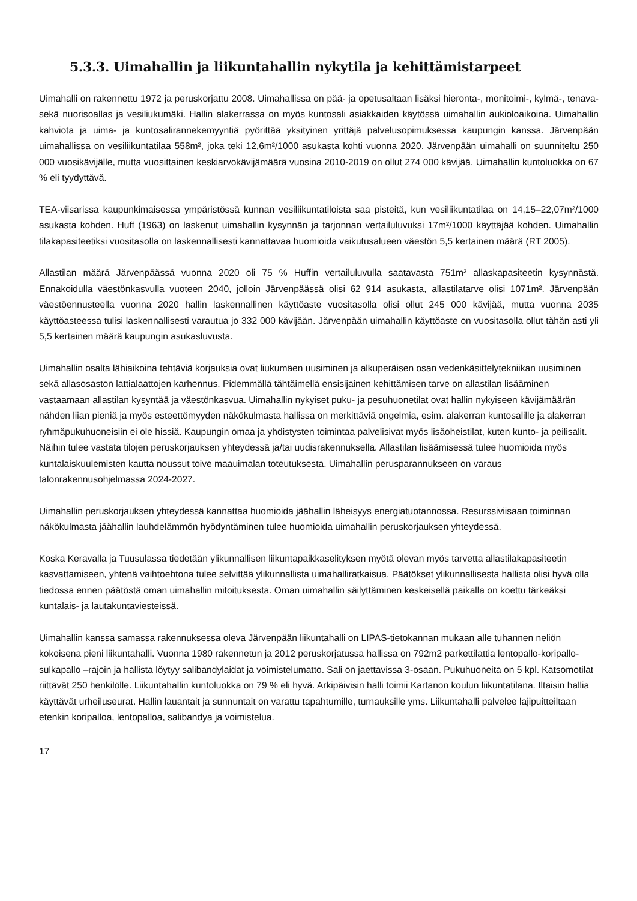5.3.3. Uimahallin ja liikuntahallin nykytila ja kehittämistarpeet
Uimahalli on rakennettu 1972 ja peruskorjattu 2008. Uimahallissa on pää- ja opetusaltaan lisäksi hieronta-, monitoimi-, kylmä-, tenava- sekä nuorisoallas ja vesiliukumäki. Hallin alakerrassa on myös kuntosali asiakkaiden käytössä uimahallin aukioloaikoina. Uimahallin kahviota ja uima- ja kuntosalirannekemyyntiä pyörittää yksityinen yrittäjä palvelusopimuksessa kaupungin kanssa. Järvenpään uimahallissa on vesiliikuntatilaa 558m², joka teki 12,6m²/1000 asukasta kohti vuonna 2020. Järvenpään uimahalli on suunniteltu 250 000 vuosikävijälle, mutta vuosittainen keskiarvokävijämäärä vuosina 2010-2019 on ollut 274 000 kävijää. Uimahallin kuntoluokka on 67 % eli tyydyttävä.
TEA-viisarissa kaupunkimaisessa ympäristössä kunnan vesiliikuntatiloista saa pisteitä, kun vesiliikuntatilaa on 14,15–22,07m²/1000 asukasta kohden. Huff (1963) on laskenut uimahallin kysynnän ja tarjonnan vertailuluvuksi 17m²/1000 käyttäjää kohden. Uimahallin tilakapasiteetiksi vuositasolla on laskennallisesti kannattavaa huomioida vaikutusalueen väestön 5,5 kertainen määrä (RT 2005).
Allastilan määrä Järvenpäässä vuonna 2020 oli 75 % Huffin vertailuluvulla saatavasta 751m² allaskapasiteetin kysynnästä. Ennakoidulla väestönkasvulla vuoteen 2040, jolloin Järvenpäässä olisi 62 914 asukasta, allastilatarve olisi 1071m². Järvenpään väestöennusteella vuonna 2020 hallin laskennallinen käyttöaste vuositasolla olisi ollut 245 000 kävijää, mutta vuonna 2035 käyttöasteessa tulisi laskennallisesti varautua jo 332 000 kävijään. Järvenpään uimahallin käyttöaste on vuositasolla ollut tähän asti yli 5,5 kertainen määrä kaupungin asukasluvusta.
Uimahallin osalta lähiaikoina tehtäviä korjauksia ovat liukumäen uusiminen ja alkuperäisen osan vedenkäsittelytekniikan uusiminen sekä allasosaston lattialaattojen karhennus. Pidemmällä tähtäimellä ensisijainen kehittämisen tarve on allastilan lisääminen vastaamaan allastilan kysyntää ja väestönkasvua. Uimahallin nykyiset puku- ja pesuhuonetilat ovat hallin nykyiseen kävijämäärän nähden liian pieniä ja myös esteettömyyden näkökulmasta hallissa on merkittäviä ongelmia, esim. alakerran kuntosalille ja alakerran ryhmäpukuhuoneisiin ei ole hissiä. Kaupungin omaa ja yhdistysten toimintaa palvelisivat myös lisäoheistilat, kuten kunto- ja peilisalit. Näihin tulee vastata tilojen peruskorjauksen yhteydessä ja/tai uudisrakennuksella. Allastilan lisäämisessä tulee huomioida myös kuntalaiskuulemisten kautta noussut toive maauimalan toteutuksesta. Uimahallin perusparannukseen on varaus talonrakennusohjelmassa 2024-2027.
Uimahallin peruskorjauksen yhteydessä kannattaa huomioida jäähallin läheisyys energiatuotannossa. Resurssiviisaan toiminnan näkökulmasta jäähallin lauhdelämmön hyödyntäminen tulee huomioida uimahallin peruskorjauksen yhteydessä.
Koska Keravalla ja Tuusulassa tiedetään ylikunnallisen liikuntapaikkaselityksen myötä olevan myös tarvetta allastilakapasiteetin kasvattamiseen, yhtenä vaihtoehtona tulee selvittää ylikunnallista uimahalliratkaisua. Päätökset ylikunnallisesta hallista olisi hyvä olla tiedossa ennen päätöstä oman uimahallin mitoituksesta. Oman uimahallin säilyttäminen keskeisellä paikalla on koettu tärkeäksi kuntalais- ja lautakuntaviesteissä.
Uimahallin kanssa samassa rakennuksessa oleva Järvenpään liikuntahalli on LIPAS-tietokannan mukaan alle tuhannen neliön kokoisena pieni liikuntahalli. Vuonna 1980 rakennetun ja 2012 peruskorjatussa hallissa on 792m2 parkettilattia lentopallo-koripallo-sulkapallo –rajoin ja hallista löytyy salibandylaidat ja voimistelumatto. Sali on jaettavissa 3-osaan. Pukuhuoneita on 5 kpl. Katsomotilat riittävät 250 henkilölle. Liikuntahallin kuntoluokka on 79 % eli hyvä. Arkipäivisin halli toimii Kartanon koulun liikuntatilana. Iltaisin hallia käyttävät urheiluseurat. Hallin lauantait ja sunnuntait on varattu tapahtumille, turnauksille yms. Liikuntahalli palvelee lajipuitteiltaan etenkin koripalloa, lentopalloa, salibandya ja voimistelua.
17